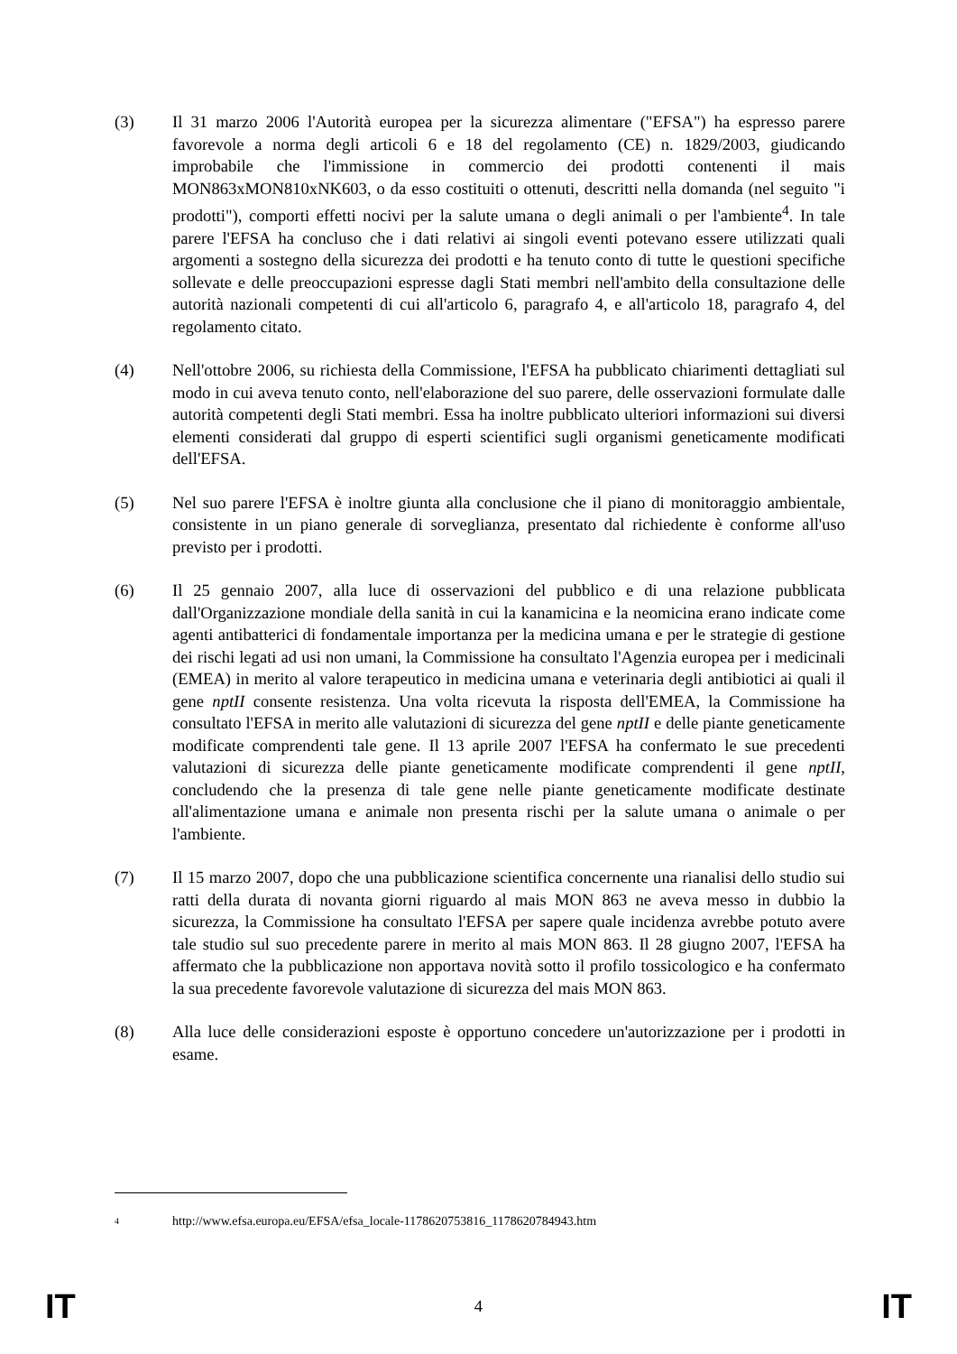(3) Il 31 marzo 2006 l'Autorità europea per la sicurezza alimentare ("EFSA") ha espresso parere favorevole a norma degli articoli 6 e 18 del regolamento (CE) n. 1829/2003, giudicando improbabile che l'immissione in commercio dei prodotti contenenti il mais MON863xMON810xNK603, o da esso costituiti o ottenuti, descritti nella domanda (nel seguito "i prodotti"), comporti effetti nocivi per la salute umana o degli animali o per l'ambiente<sup>4</sup>. In tale parere l'EFSA ha concluso che i dati relativi ai singoli eventi potevano essere utilizzati quali argomenti a sostegno della sicurezza dei prodotti e ha tenuto conto di tutte le questioni specifiche sollevate e delle preoccupazioni espresse dagli Stati membri nell'ambito della consultazione delle autorità nazionali competenti di cui all'articolo 6, paragrafo 4, e all'articolo 18, paragrafo 4, del regolamento citato.
(4) Nell'ottobre 2006, su richiesta della Commissione, l'EFSA ha pubblicato chiarimenti dettagliati sul modo in cui aveva tenuto conto, nell'elaborazione del suo parere, delle osservazioni formulate dalle autorità competenti degli Stati membri. Essa ha inoltre pubblicato ulteriori informazioni sui diversi elementi considerati dal gruppo di esperti scientifici sugli organismi geneticamente modificati dell'EFSA.
(5) Nel suo parere l'EFSA è inoltre giunta alla conclusione che il piano di monitoraggio ambientale, consistente in un piano generale di sorveglianza, presentato dal richiedente è conforme all'uso previsto per i prodotti.
(6) Il 25 gennaio 2007, alla luce di osservazioni del pubblico e di una relazione pubblicata dall'Organizzazione mondiale della sanità in cui la kanamicina e la neomicina erano indicate come agenti antibatterici di fondamentale importanza per la medicina umana e per le strategie di gestione dei rischi legati ad usi non umani, la Commissione ha consultato l'Agenzia europea per i medicinali (EMEA) in merito al valore terapeutico in medicina umana e veterinaria degli antibiotici ai quali il gene nptII consente resistenza. Una volta ricevuta la risposta dell'EMEA, la Commissione ha consultato l'EFSA in merito alle valutazioni di sicurezza del gene nptII e delle piante geneticamente modificate comprendenti tale gene. Il 13 aprile 2007 l'EFSA ha confermato le sue precedenti valutazioni di sicurezza delle piante geneticamente modificate comprendenti il gene nptII, concludendo che la presenza di tale gene nelle piante geneticamente modificate destinate all'alimentazione umana e animale non presenta rischi per la salute umana o animale o per l'ambiente.
(7) Il 15 marzo 2007, dopo che una pubblicazione scientifica concernente una rianalisi dello studio sui ratti della durata di novanta giorni riguardo al mais MON 863 ne aveva messo in dubbio la sicurezza, la Commissione ha consultato l'EFSA per sapere quale incidenza avrebbe potuto avere tale studio sul suo precedente parere in merito al mais MON 863. Il 28 giugno 2007, l'EFSA ha affermato che la pubblicazione non apportava novità sotto il profilo tossicologico e ha confermato la sua precedente favorevole valutazione di sicurezza del mais MON 863.
(8) Alla luce delle considerazioni esposte è opportuno concedere un'autorizzazione per i prodotti in esame.
<sup>4</sup> http://www.efsa.europa.eu/EFSA/efsa_locale-1178620753816_1178620784943.htm
IT 4 IT